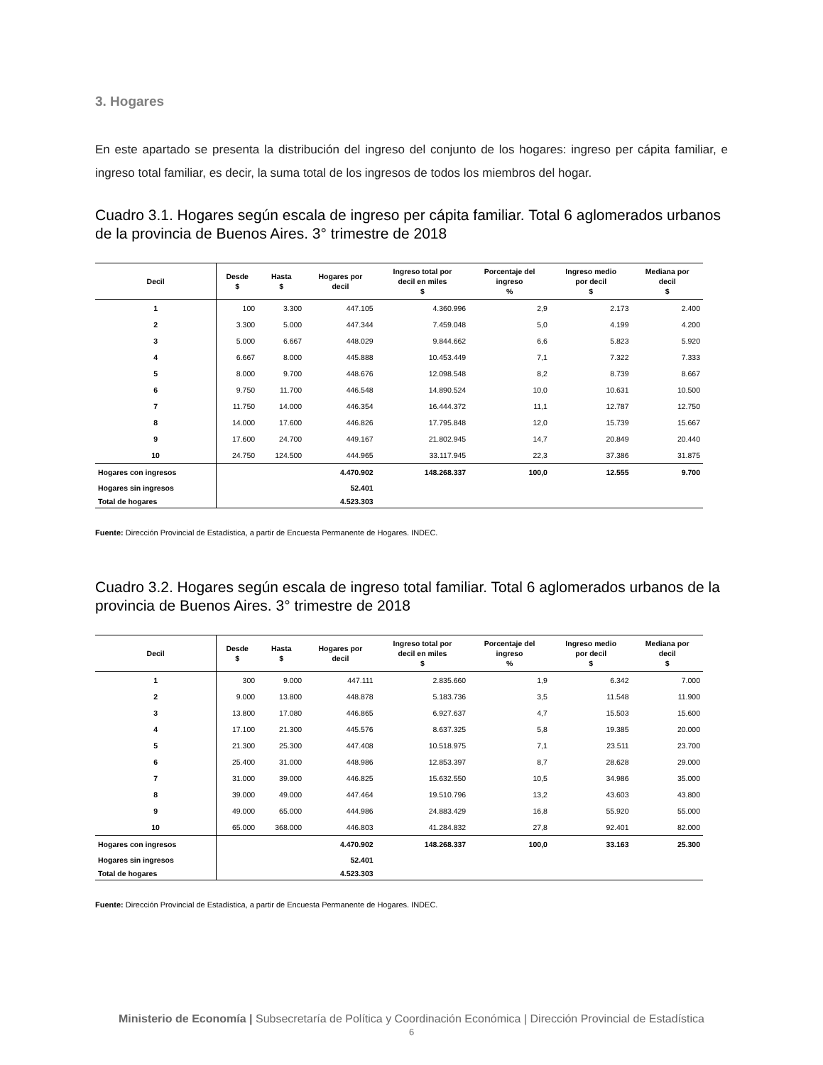3. Hogares
En este apartado se presenta la distribución del ingreso del conjunto de los hogares: ingreso per cápita familiar, e ingreso total familiar, es decir, la suma total de los ingresos de todos los miembros del hogar.
Cuadro 3.1. Hogares según escala de ingreso per cápita familiar. Total 6 aglomerados urbanos de la provincia de Buenos Aires. 3° trimestre de 2018
| Decil | Desde $ | Hasta $ | Hogares por decil | Ingreso total por decil en miles $ | Porcentaje del ingreso % | Ingreso medio por decil $ | Mediana por decil $ |
| --- | --- | --- | --- | --- | --- | --- | --- |
| 1 | 100 | 3.300 | 447.105 | 4.360.996 | 2,9 | 2.173 | 2.400 |
| 2 | 3.300 | 5.000 | 447.344 | 7.459.048 | 5,0 | 4.199 | 4.200 |
| 3 | 5.000 | 6.667 | 448.029 | 9.844.662 | 6,6 | 5.823 | 5.920 |
| 4 | 6.667 | 8.000 | 445.888 | 10.453.449 | 7,1 | 7.322 | 7.333 |
| 5 | 8.000 | 9.700 | 448.676 | 12.098.548 | 8,2 | 8.739 | 8.667 |
| 6 | 9.750 | 11.700 | 446.548 | 14.890.524 | 10,0 | 10.631 | 10.500 |
| 7 | 11.750 | 14.000 | 446.354 | 16.444.372 | 11,1 | 12.787 | 12.750 |
| 8 | 14.000 | 17.600 | 446.826 | 17.795.848 | 12,0 | 15.739 | 15.667 |
| 9 | 17.600 | 24.700 | 449.167 | 21.802.945 | 14,7 | 20.849 | 20.440 |
| 10 | 24.750 | 124.500 | 444.965 | 33.117.945 | 22,3 | 37.386 | 31.875 |
| Hogares con ingresos | | | 4.470.902 | 148.268.337 | 100,0 | 12.555 | 9.700 |
| Hogares sin ingresos | | | 52.401 | | | | |
| Total de hogares | | | 4.523.303 | | | | |
Fuente: Dirección Provincial de Estadística, a partir de Encuesta Permanente de Hogares. INDEC.
Cuadro 3.2. Hogares según escala de ingreso total familiar. Total 6 aglomerados urbanos de la provincia de Buenos Aires. 3° trimestre de 2018
| Decil | Desde $ | Hasta $ | Hogares por decil | Ingreso total por decil en miles $ | Porcentaje del ingreso % | Ingreso medio por decil $ | Mediana por decil $ |
| --- | --- | --- | --- | --- | --- | --- | --- |
| 1 | 300 | 9.000 | 447.111 | 2.835.660 | 1,9 | 6.342 | 7.000 |
| 2 | 9.000 | 13.800 | 448.878 | 5.183.736 | 3,5 | 11.548 | 11.900 |
| 3 | 13.800 | 17.080 | 446.865 | 6.927.637 | 4,7 | 15.503 | 15.600 |
| 4 | 17.100 | 21.300 | 445.576 | 8.637.325 | 5,8 | 19.385 | 20.000 |
| 5 | 21.300 | 25.300 | 447.408 | 10.518.975 | 7,1 | 23.511 | 23.700 |
| 6 | 25.400 | 31.000 | 448.986 | 12.853.397 | 8,7 | 28.628 | 29.000 |
| 7 | 31.000 | 39.000 | 446.825 | 15.632.550 | 10,5 | 34.986 | 35.000 |
| 8 | 39.000 | 49.000 | 447.464 | 19.510.796 | 13,2 | 43.603 | 43.800 |
| 9 | 49.000 | 65.000 | 444.986 | 24.883.429 | 16,8 | 55.920 | 55.000 |
| 10 | 65.000 | 368.000 | 446.803 | 41.284.832 | 27,8 | 92.401 | 82.000 |
| Hogares con ingresos | | | 4.470.902 | 148.268.337 | 100,0 | 33.163 | 25.300 |
| Hogares sin ingresos | | | 52.401 | | | | |
| Total de hogares | | | 4.523.303 | | | | |
Fuente: Dirección Provincial de Estadística, a partir de Encuesta Permanente de Hogares. INDEC.
Ministerio de Economía | Subsecretaría de Política y Coordinación Económica | Dirección Provincial de Estadística
6